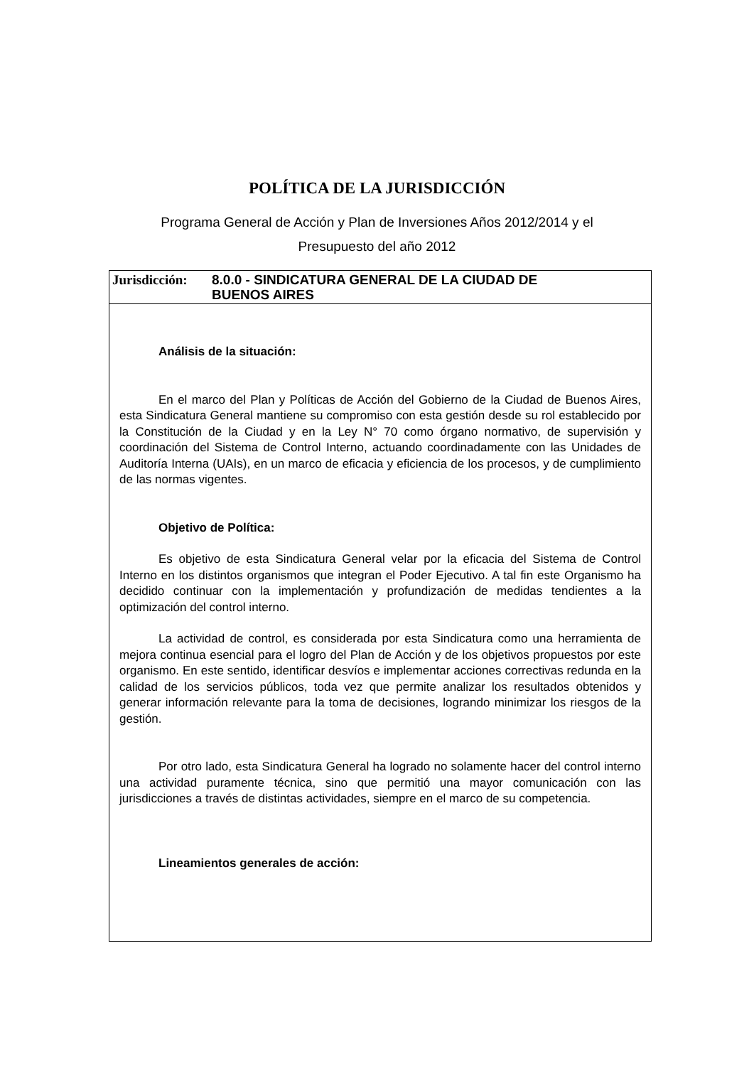POLÍTICA DE LA JURISDICCIÓN
Programa General de Acción y Plan de Inversiones Años 2012/2014 y el
Presupuesto del año 2012
Jurisdicción:
8.0.0 - SINDICATURA GENERAL DE LA CIUDAD DE
BUENOS AIRES
Análisis de la situación:
En el marco del Plan y Políticas de Acción del Gobierno de la Ciudad de Buenos Aires, esta Sindicatura General mantiene su compromiso con esta gestión desde su rol establecido por la Constitución de la Ciudad y en la Ley N° 70 como órgano normativo, de supervisión y coordinación del Sistema de Control Interno, actuando coordinadamente con las Unidades de Auditoría Interna (UAIs), en un marco de eficacia y eficiencia de los procesos, y de cumplimiento de las normas vigentes.
Objetivo de Política:
Es objetivo de esta Sindicatura General velar por la eficacia del Sistema de Control Interno en los distintos organismos que integran el Poder Ejecutivo. A tal fin este Organismo ha decidido continuar con la implementación y profundización de medidas tendientes a la optimización del control interno.
La actividad de control, es considerada por esta Sindicatura como una herramienta de mejora continua esencial para el logro del Plan de Acción y de los objetivos propuestos por este organismo. En este sentido, identificar desvíos e implementar acciones correctivas redunda en la calidad de los servicios públicos, toda vez que permite analizar los resultados obtenidos y generar información relevante para la toma de decisiones, logrando minimizar los riesgos de la gestión.
Por otro lado, esta Sindicatura General ha logrado no solamente hacer del control interno una actividad puramente técnica, sino que permitió una mayor comunicación con las jurisdicciones a través de distintas actividades, siempre en el marco de su competencia.
Lineamientos generales de acción: